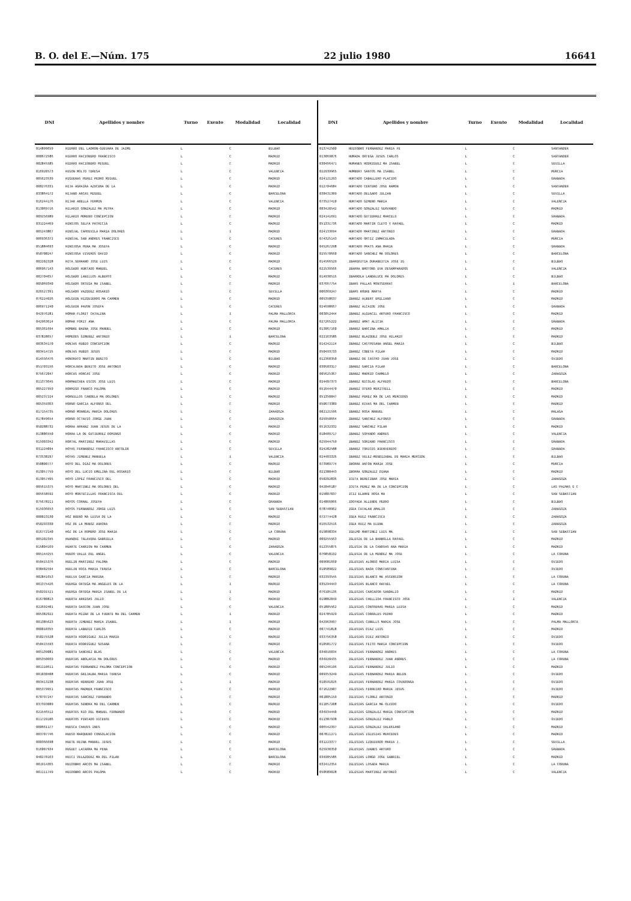B. O. del E.—Núm. 175 22 julio 1980 16641
| DNI | Apellidos y nombre | Turno | Exento | Modalidad | Localidad |
| --- | --- | --- | --- | --- | --- |
| 014899659 | HIERRO DEL LADRON-GUEVARA DE JAIME | L | | C | BILBAO |
| 000672586 | HIERRO RACIONERO FRANCISCO | L | | C | MADRID |
| 002845585 | HIERRO RACIONERO MIGUEL | L | | C | MADRID |
| 016920573 | HIGON MOLTO TERESA | L | | C | VALENCIA |
| 005623539 | HIGUERAS PEREZ PEDRO MIGUEL | L | | C | MADRID |
| 000276331 | HIJA AGRAIRA AZUCENA DE LA | L | | C | MADRID |
| 033864172 | HIJANO ARCAS MIGUEL | L | | C | BARCELONA |
| 016244176 | HIJAR ABELLA FERMIN | L | | C | VALENCIA |
| 013069716 | HILARIO GONZALEZ MA PETRA | L | | C | MADRID |
| 009256989 | HILARIO MORENO CONCEPCION | L | | C | MADRID |
| 031224469 | HINOJOS SELFA PATRICIA | L | | C | MADRID |
| 005243867 | HINOJAL CAPDEVILA MARIA DOLORES | L | | I | MADRID |
| 006936372 | HINOJAL SAN ANDRES FRANCISCO | L | | C | CACERES |
| 051884693 | HINOJOSA PENA MA JOSEFA | L | | C | MADRID |
| 050708247 | HINOJOSA VIVEROS DAVID | L | | C | MADRID |
| 002202328 | HITA SERRANO JOSE LUIS | L | | C | MADRID |
| 006967143 | HOLGADO HURTADO MANUEL | L | | C | CACERES |
| 002704657 | HOLGADO LANILLOS ALBERTO | L | | C | MADRID |
| 005069340 | HOLGADO ORTEGA MA ISABEL | L | | C | MADRID |
| 026527391 | HOLGADO VAZQUEZ ROSARIO | L | | C | SEVILLA |
| 076224926 | HOLGUIN HIZQUIERDO MA CARMEN | L | | C | MADRID |
| 006971240 | HOLGUIN PAVON JOSEFA | L | | C | CACERES |
| 042976281 | HOMAR FLORIT CATALINA | L | | I | PALMA MALLORCA |
| 042963614 | HOMAR FORIT ANA | L | | C | PALMA MALLORCA |
| 005361694 | HOMBRE BAENA JOSE MANUEL | L | | C | MADRID |
| 037828657 | HOMEDES GIMENEZ ANTONIO | L | | I | BARCELONA |
| 003634170 | HONJAS RUBIO CONCEPCION | L | | C | MADRID |
| 003414725 | HONJAS RUBIO JESUS | L | | C | MADRID |
| 014556476 | HONORATO MARTIN BENITO | L | | C | BILBAO |
| 051703156 | HORCAJADA BENITO JOSE ANTONIO | L | | C | MADRID |
| 075672047 | HORCAS HORCAS JOSE | L | | C | MADRID |
| 011373645 | HORMAECHEA ESCOS JOSE LUIS | L | | C | MADRID |
| 005227959 | HORMIGO FRANCO PALOMA | L | | C | MADRID |
| 005237224 | HORNILLOS CANDELA MA DOLORES | L | | C | MADRID |
| 005359363 | HORNO GARCIA ALFONSO DEL | L | | C | MADRID |
| 017154735 | HORNO MONREAL MARIA DOLORES | L | | C | ZARAGOZA |
| 017849654 | HORNO OCTAVIO JORGE JUAN | L | | C | ZARAGOZA |
| 050288732 | HORRA ARRANZ JUAN JESUS DE LA | L | | C | MADRID |
| 013886550 | HORRA LA DE GUTIERREZ DOMINGO | L | | C | MADRID |
| 015903342 | HORTAL MARTINEZ MARAVILLAS | L | | C | MADRID |
| 031224094 | HOYAS FERNANDEZ FRANCISCO ANTOLIN | L | | C | SEVILLA |
| 073538297 | HOYAS JIMENEZ MANUELA | L | | I | VALENCIA |
| 050800777 | HOYO DEL DIAZ MA DOLORES | L | | C | MADRID |
| 013057759 | HOYO DEL LUCIO EMELINA DEL ROSARIO | L | | C | BILBAO |
| 013057495 | HOYO LOPEZ FRANCISCO DEL | L | | C | MADRID |
| 005615375 | HOYO MARTINEZ MA DOLORES DEL | L | | C | MADRID |
| 005558592 | HOYO MONTECILLAS FRANCISCA DEL | L | | C | MADRID |
| 075678211 | HOYOS CORRAL JOSEFA | L | | C | GRANADA |
| 015936653 | HOYOS FERNANDEZ JORGE LUIS | L | | C | SAN SEBASTIAN |
| 000023130 | HOZ BUENO MA LUISA DE LA | L | | C | MADRID |
| 050293330 | HOZ DE LA MUNOZ AURORA | L | | C | MADRID |
| 016772140 | HOZ DE LA ROMERO JOSE MARIA | L | | C | LA CORUNA |
| 005202345 | HUANQUI TALAVERA GABRIELA | L | | C | MADRID |
| 015804169 | HUARTE CARRION MA CARMEN | L | | C | ZARAGOZA |
| 005144255 | HUEDO VALLE DEL ANGEL | L | | C | VALENCIA |
| 050415376 | HUELIN MARTINEZ PALOMA | L | | C | MADRID |
| 038402594 | HUELIN ROCA MARIA TERESA | L | | C | BARCELONA |
| 002841653 | HUELVA GARCIA MARINA | L | | C | MADRID |
| 001375426 | HUERGA ORTEGA MA ANGELES DE LA | L | | I | MADRID |
| 050291521 | HUERGA ORTEGA MARIA ISABEL DE LA | L | | I | MADRID |
| 016780813 | HUERTA ARRIOAS JULIO | L | | C | MADRID |
| 022692401 | HUERTA GASCON JUAN JOSE | L | | C | VALENCIA |
| 005382922 | HUERTA MIZAR DE LA FUENTE MA DEL CARMEN | L | | I | MADRID |
| 001385623 | HUERTA JIMENEZ MARIA ISABEL | L | | I | MADRID |
| 000010355 | HUERTA LABADIE CARLOS | L | | C | MADRID |
| 050275528 | HUERTA RODRIGUEZ JULIA MARIA | L | | C | MADRID |
| 050415593 | HUERTA RODRIGUEZ SUSANA | L | | C | MADRID |
| 005139081 | HUERTA SANCHEZ BLAS | L | | C | VALENCIA |
| 005350669 | HUERTAS ABOLAFIA MA DOLORES | L | | C | MADRID |
| 001110611 | HUERTAS FERNANDEZ PALOMA CONCEPCION | L | | C | MADRID |
| 001030408 | HUERTAS GRIJALBA MARIA TERESA | L | | C | MADRID |
| 003413238 | HUERTAS HERRERO JUAN JOSE | L | | I | MADRID |
| 005379951 | HUERTAS MADNER FRANCISCO | L | | C | MADRID |
| 070797247 | HUERTAS SANCHEZ FERNANDO | L | | C | MADRID |
| 037393089 | HUERTAS SENDRA MA DEL CARMEN | L | | C | MADRID |
| 021546512 | HUERTES RIO DEL MANUEL FERNANDO | L | | C | MADRID |
| 011729106 | HUERTOS PINTADO VICENTE | L | | C | MADRID |
| 000661177 | HUESCA CHAVES INES | L | | C | MADRID |
| 003707746 | HUESO MARQUENO CONSOLACION | L | | C | MADRID |
| 000366698 | HUETE REINA MANUEL JESUS | L | | C | MADRID |
| 016007934 | HUGUET LACARRA MA PENA | L | | C | BARCELONA |
| 040270163 | HUICI VELAZQUEZ MA DEL PILAR | L | | C | BARCELONA |
| 001914365 | HUIDOBRO ARCOS MA ISABEL | L | | C | MADRID |
| 001111749 | HUIDOBRO ARCOS PALOMA | L | | C | MADRID |
| DNI | Apellidos y nombre | Turno | Exento | Modalidad | Localidad |
| --- | --- | --- | --- | --- | --- |
| 013742500 | HUIDOBRO FERNANDEZ MARIA FE | L | | C | SANTANDER |
| 013069876 | HUMADA ORTEGA JESUS CARLOS | L | | C | SANTANDER |
| 030466471 | HUMANES RODRIGUEZ MA ISABEL | L | | C | SEVILLA |
| 022939965 | HUMBERT SANTOS MA ISABEL | L | | C | MURCIA |
| 024121293 | HURTADO CABALLERO PLACIDO | L | | C | GRANADA |
| 012704684 | HURTADO CENTENO JOSE RAMON | L | | C | SANTANDER |
| 030431309 | HURTADO DELGADO JULIAN | L | | C | SEVILLA |
| 073527410 | HURTADO GIMENO MARIA | L | | C | VALENCIA |
| 003420542 | HURTADO GONZALEZ SERVANDO | L | | C | MADRID |
| 024141691 | HURTADO GUTIERREZ MARCELO | L | | C | GRANADA |
| 051331736 | HURTADO MARTIN CLETO Y RAFAEL | L | | C | MADRID |
| 024133694 | HURTADO MARTINEZ ANTONIO | L | | C | GRANADA |
| 074325143 | HURTADO ORTIZ INMACULADA | L | | C | MURCIA |
| 045267298 | HURTADO PRATS ANA MARIA | L | | C | GRANADA |
| 025570660 | HURTADO SANCHEZ MA DOLORES | L | | C | BARCELONA |
| 014566529 | IBARGOITIA DURABEITIA JOSE IG | L | | C | BILBAO |
| 022539566 | IBARRA BROTONS EVA DESAMPARADOS | L | | C | VALENCIA |
| 014930515 | IBARROLA LANDALUCE MA DOLORES | L | | C | BILBAO |
| 037667754 | IBARS PALLAS MONTSERRAT | L | | I | BARCELONA |
| 006369247 | IBARS ROURE MARTA | L | | C | MADRID |
| 005358637 | IBANEZ ALBERT EMILIANO | L | | C | MADRID |
| 024698667 | IBANEZ ALCAIDE JOSE | L | | C | GRANADA |
| 003052444 | IBANEZ ALGUACIL ARTURO FRANCISCO | L | | C | MADRID |
| 027265222 | IBANEZ AMAT ALICIA | L | | C | GRANADA |
| 013067160 | IBANEZ BARCINA AMALIA | L | | C | MADRID |
| 022163586 | IBANEZ BLAZQUEZ JOSE HILARIO | L | | C | MADRID |
| 014242114 | IBANEZ CASTPESANA ANGEL MARIA | L | | C | BILBAO |
| 050493733 | IBANEZ COBETA PILAR | L | | C | MADRID |
| 012360350 | IBANEZ DE CASTRO JUAN JOSE | L | | C | OVIEDO |
| 030503317 | IBANEZ GARCIA PILAR | L | | C | BARCELONA |
| 005625367 | IBANEZ MADRID CARMELO | L | | C | ZARAGOZA |
| 024407373 | IBANEZ NICOLAS ALFREDO | L | | C | BARCELONA |
| 051644470 | IBANEZ OTERO MERITXELL | L | | C | MADRID |
| 051350047 | IBANEZ PEREZ MA DE LAS MERCEDES | L | | C | MADRID |
| 050673389 | IBANEZ RIVAS MA DEL CARMEN | L | | C | MADRID |
| 002121596 | IBANEZ ROSA MANUEL | L | | C | MALAGA |
| 025950664 | IBANEZ SANCHEZ ALFONSO | L | | C | GRANADA |
| 051632332 | IBANEZ SANCHEZ PILAR | L | | C | MADRID |
| 018409717 | IBANEZ SOPANDO ANDRES | L | | C | VALENCIA |
| 025944759 | IBANEZ SORIANO FRANCISCO | L | | C | GRANADA |
| 024282588 | IBANEZ TORICES BIENVENIDO | L | | C | GRANADA |
| 024403326 | IBANEZ VELEZ-MENDIZABAL DE MARIA MERCEDE | L | | C | BILBAO |
| 073989774 | IBORRA ANTON MARIA JOSE | L | | C | MURCIA |
| 021380443 | IBORRA GONZALEZ DIANA | L | | C | MADRID |
| 050202836 | ICETA BERECIBAR JOSE MARIA | L | | C | ZARAGOZA |
| 042046187 | ICETA PEREZ MA DE LA CONCEPCION | L | | C | LAS PALMAS G C |
| 015807037 | ICIZ ELARRE ROSA MA | L | | C | SAN SEBASTIAN |
| 014866066 | IDOYAGA ALLENDE PEDRO | L | | C | BILBAO |
| 078740962 | IGEA CATALAN AMALIO | L | | C | ZARAGOZA |
| 072774428 | IGEA RUIZ FRANCISCA | L | | C | ZARAGOZA |
| 016532516 | IGEA RUIZ MA ELENA | L | | C | ZARAGOZA |
| 015898334 | IGELMO MARTINEZ LUIS MA | L | | C | SAN SEBASTIAN |
| 009255563 | IGLESIA DE LA BARBOLLA RAFAEL | L | | C | MADRID |
| 012355875 | IGLESIA DE LA CANOVAS ANA MARIA | L | | C | MADRID |
| 076858192 | IGLESIA DE LA MENDEZ MA JOSE | L | | C | LA CORUNA |
| 009681660 | IGLESIAS ALONSO MARIA LUISA | L | | C | OVIEDO |
| 010589022 | IGLESIAS BADA CONSTANTINA | L | | C | OVIEDO |
| 032393545 | IGLESIAS BLANCO MA ASCENSION | L | | C | LA CORUNA |
| 035294443 | IGLESIAS BLANCO RAFAEL | L | | C | LA CORUNA |
| 076105136 | IGLESIAS CARCADOR SANDALIO | L | | C | MADRID |
| 019882049 | IGLESIAS CHELLIDA FRANCISCO JOSE | L | | I | VALENCIA |
| 051805562 | IGLESIAS CONTRERAS MARIA LUISA | L | | C | MADRID |
| 024785929 | IGLESIAS CORRALES PEDRO | L | | C | MADRID |
| 042963997 | IGLESIAS CUBELLS MARIA JOSE | L | | C | PALMA MALLORCA |
| 007741818 | IGLESIAS DIAZ LUIS | L | | C | MADRID |
| 033756358 | IGLESIAS DIEZ ANTONIO | L | | C | OVIEDO |
| 010581772 | IGLESIAS FEITO MARIA CONCEPCION | L | | C | OVIEDO |
| 034016034 | IGLESIAS FERNANDEZ ANDRES | L | | C | LA CORUNA |
| 034920435 | IGLESIAS FERNANDEZ JUAN ANDRES | L | | C | LA CORUNA |
| 005246196 | IGLESIAS FERNANDEZ JULIO | L | | C | MADRID |
| 009353249 | IGLESIAS FERNANDEZ MARIA BELEN | L | | C | OVIEDO |
| 010591026 | IGLESIAS FERNANDEZ MARIA COVADONGA | L | | C | OVIEDO |
| 071622907 | IGLESIAS FERREIRO MARIA JESUS | L | | C | OVIEDO |
| 001805159 | IGLESIAS FLOREZ ANTONIO | L | | C | MADRID |
| 011057208 | IGLESIAS GARCIA MA OLVIDO | L | | C | OVIEDO |
| 034934440 | IGLESIAS GONZALEZ MARIA CONCEPCION | L | | C | MADRID |
| 011387938 | IGLESIAS GONZALEZ PABLO | L | | C | OVIEDO |
| 006542397 | IGLESIAS GONZALEZ VALERIANO | L | | C | MADRID |
| 007811271 | IGLESIAS IGLESIAS MERCEDES | L | | C | MADRID |
| 031223377 | IGLESIAS IZQUIERDO MARIA J. | L | | C | SEVILLA |
| 025930350 | IGLESIAS JUANES ARTURO | L | | C | GRANADA |
| 034905586 | IGLESIAS LONGO JOSE GABRIEL | L | | C | MADRID |
| 032412354 | IGLESIAS LOSADA MARIA | L | | C | LA CORUNA |
| 050689028 | IGLESIAS MARTINEZ ANTONIO | L | | C | VALENCIA |